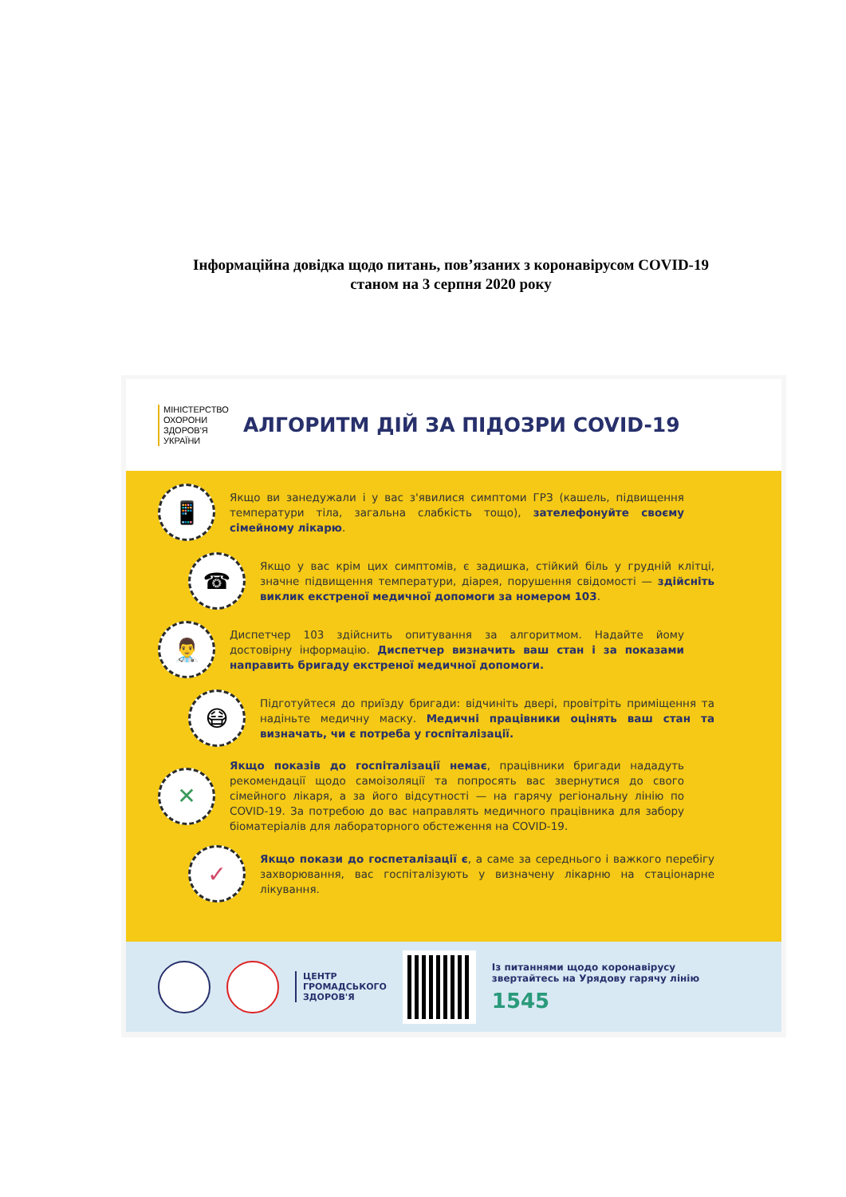Інформаційна довідка щодо питань, пов’язаних з коронавірусом COVID-19
станом на 3 серпня 2020 року
МІНІСТЕРСТВО ОХОРОНИ ЗДОРОВ'Я УКРАЇНИ
АЛГОРИТМ ДІЙ ЗА ПІДОЗРИ COVID-19
📱
Якщо ви занедужали і у вас з'явилися симптоми ГРЗ (кашель, підвищення температури тіла, загальна слабкість тощо), зателефонуйте своєму сімейному лікарю.
☎
Якщо у вас крім цих симптомів, є задишка, стійкий біль у грудній клітці, значне підвищення температури, діарея, порушення свідомості — здійсніть виклик екстреної медичної допомоги за номером 103.
👨‍⚕
Диспетчер 103 здійснить опитування за алгоритмом. Надайте йому достовірну інформацію. Диспетчер визначить ваш стан і за показами направить бригаду екстреної медичної допомоги.
😷
Підготуйтеся до приїзду бригади: відчиніть двері, провітріть приміщення та надіньте медичну маску. Медичні працівники оцінять ваш стан та визначать, чи є потреба у госпіталізації.
✕
Якщо показів до госпіталізації немає, працівники бригади нададуть рекомендації щодо самоізоляції та попросять вас звернутися до свого сімейного лікаря, а за його відсутності — на гарячу регіональну лінію по COVID-19. За потребою до вас направлять медичного працівника для забору біоматеріалів для лабораторного обстеження на COVID-19.
✓
Якщо покази до госпеталізації є, а саме за середнього і важкого перебігу захворювання, вас госпіталізують у визначену лікарню на стаціонарне лікування.
ЦЕНТР
ГРОМАДСЬКОГО
ЗДОРОВ'Я
Із питаннями щодо коронавірусу
звертайтесь на Урядову гарячу лінію
1545